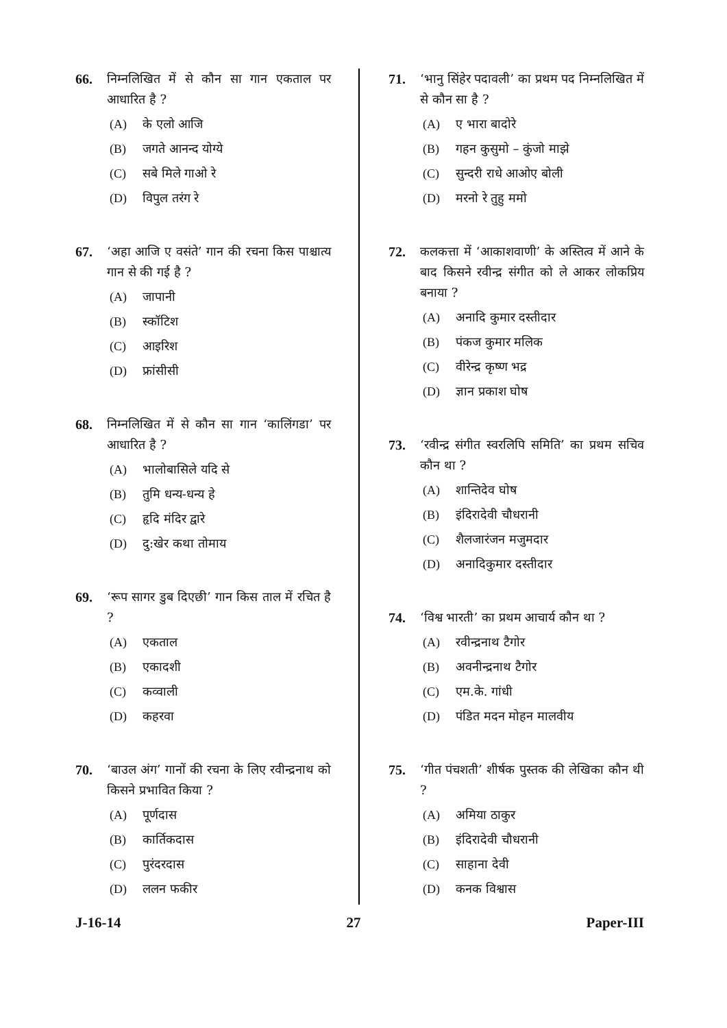66. निम्नलिखित में से कौन सा गान एकताल पर आधारित है ?
(A) के एलो आजि
(B) जगते आनन्द योग्ये
(C) सबे मिले गाओ रे
(D) विपुल तरंग रे
67. ‘अहा आजि ए वसंते’ गान की रचना किस पाश्चात्य गान से की गई है ?
(A) जापानी
(B) स्कॉटिश
(C) आइरिश
(D) फ्रांसीसी
68. निम्नलिखित में से कौन सा गान ‘कालिंगडा’ पर आधारित है ?
(A) भालोबासिले यदि से
(B) तुमि धन्य-धन्य हे
(C) हृदि मंदिर द्वारे
(D) दु:खेर कथा तोमाय
69. ‘रूप सागर डुब दिएछी’ गान किस ताल में रचित है ?
(A) एकताल
(B) एकादशी
(C) कव्वाली
(D) कहरवा
70. ‘बाउल अंग’ गानों की रचना के लिए रवीन्द्रनाथ को किसने प्रभावित किया ?
(A) पूर्णदास
(B) कार्तिकदास
(C) पुरंदरदास
(D) ललन फकीर
71. ‘भानु सिंहेर पदावली’ का प्रथम पद निम्नलिखित में से कौन सा है ?
(A) ए भारा बादोरे
(B) गहन कुसुमो – कुंजो माझे
(C) सुन्दरी राधे आओए बोली
(D) मरनो रे तुहु ममो
72. कलकत्ता में ‘आकाशवाणी’ के अस्तित्व में आने के बाद किसने रवीन्द्र संगीत को ले आकर लोकप्रिय बनाया ?
(A) अनादि कुमार दस्तीदार
(B) पंकज कुमार मलिक
(C) वीरेन्द्र कृष्ण भद्र
(D) ज्ञान प्रकाश घोष
73. ‘रवीन्द्र संगीत स्वरलिपि समिति’ का प्रथम सचिव कौन था ?
(A) शान्तिदेव घोष
(B) इंदिरादेवी चौधरानी
(C) शैलजारंजन मजुमदार
(D) अनादिकुमार दस्तीदार
74. ‘विश्व भारती’ का प्रथम आचार्य कौन था ?
(A) रवीन्द्रनाथ टैगोर
(B) अवनीन्द्रनाथ टैगोर
(C) एम.के. गांधी
(D) पंडित मदन मोहन मालवीय
75. ‘गीत पंचशती’ शीर्षक पुस्तक की लेखिका कौन थी ?
(A) अमिया ठाकुर
(B) इंदिरादेवी चौधरानी
(C) साहाना देवी
(D) कनक विश्वास
J-16-14 27 Paper-III